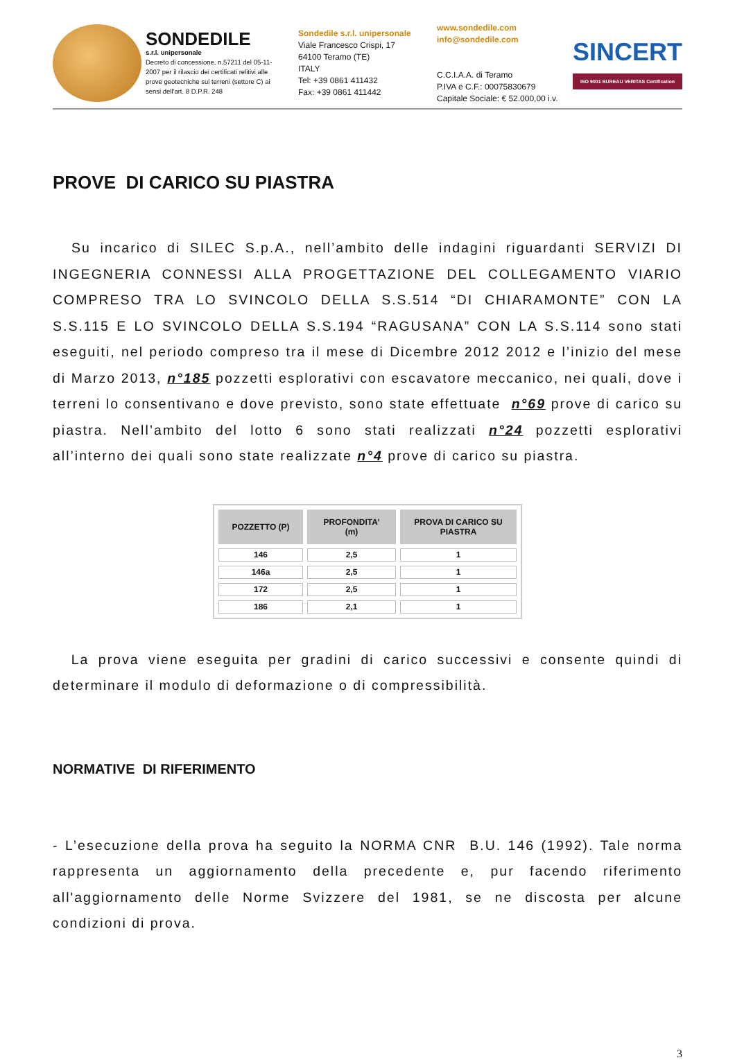SONDEDILE
s.r.l. unipersonale
Decreto di concessione, n.57211 del 05-11-2007 per il rilascio dei certificati relitivi alle prove geotecniche sui terreni (settore C) ai sensi dell'art. 8 D.P.R. 248
Sondedile s.r.l. unipersonale
Viale Francesco Crispi, 17
64100 Teramo (TE)
ITALY
Tel: +39 0861 411432
Fax: +39 0861 411442
www.sondedile.com
info@sondedile.com
C.C.I.A.A. di Teramo
P.IVA e C.F.: 00075830679
Capitale Sociale: € 52.000,00 i.v.
SINCERT
ISO 9001 BUREAU VERITAS Certification
PROVE DI CARICO SU PIASTRA
Su incarico di SILEC S.p.A., nell’ambito delle indagini riguardanti SERVIZI DI INGEGNERIA CONNESSI ALLA PROGETTAZIONE DEL COLLEGAMENTO VIARIO COMPRESO TRA LO SVINCOLO DELLA S.S.514 “DI CHIARAMONTE” CON LA S.S.115 E LO SVINCOLO DELLA S.S.194 “RAGUSANA” CON LA S.S.114 sono stati eseguiti, nel periodo compreso tra il mese di Dicembre 2012 2012 e l’inizio del mese di Marzo 2013, n°185 pozzetti esplorativi con escavatore meccanico, nei quali, dove i terreni lo consentivano e dove previsto, sono state effettuate n°69 prove di carico su piastra. Nell’ambito del lotto 6 sono stati realizzati n°24 pozzetti esplorativi all’interno dei quali sono state realizzate n°4 prove di carico su piastra.
| POZZETTO (P) | PROFONDITA’ (m) | PROVA DI CARICO SU PIASTRA |
| --- | --- | --- |
| 146 | 2,5 | 1 |
| 146a | 2,5 | 1 |
| 172 | 2,5 | 1 |
| 186 | 2,1 | 1 |
La prova viene eseguita per gradini di carico successivi e consente quindi di determinare il modulo di deformazione o di compressibilità.
NORMATIVE DI RIFERIMENTO
- L’esecuzione della prova ha seguito la NORMA CNR B.U. 146 (1992). Tale norma rappresenta un aggiornamento della precedente e, pur facendo riferimento all'aggiornamento delle Norme Svizzere del 1981, se ne discosta per alcune condizioni di prova.
3